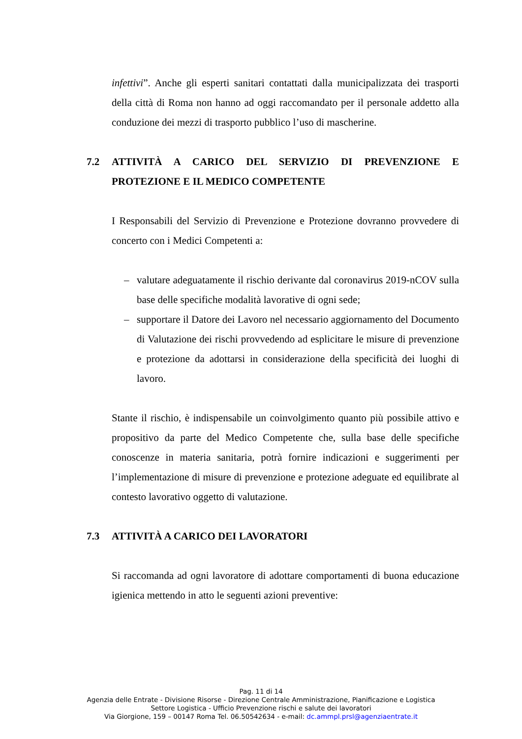infettivi”. Anche gli esperti sanitari contattati dalla municipalizzata dei trasporti della città di Roma non hanno ad oggi raccomandato per il personale addetto alla conduzione dei mezzi di trasporto pubblico l’uso di mascherine.
7.2 ATTIVITÀ A CARICO DEL SERVIZIO DI PREVENZIONE E PROTEZIONE E IL MEDICO COMPETENTE
I Responsabili del Servizio di Prevenzione e Protezione dovranno provvedere di concerto con i Medici Competenti a:
– valutare adeguatamente il rischio derivante dal coronavirus 2019-nCOV sulla base delle specifiche modalità lavorative di ogni sede;
– supportare il Datore dei Lavoro nel necessario aggiornamento del Documento di Valutazione dei rischi provvedendo ad esplicitare le misure di prevenzione e protezione da adottarsi in considerazione della specificità dei luoghi di lavoro.
Stante il rischio, è indispensabile un coinvolgimento quanto più possibile attivo e propositivo da parte del Medico Competente che, sulla base delle specifiche conoscenze in materia sanitaria, potrà fornire indicazioni e suggerimenti per l’implementazione di misure di prevenzione e protezione adeguate ed equilibrate al contesto lavorativo oggetto di valutazione.
7.3 ATTIVITÀ A CARICO DEI LAVORATORI
Si raccomanda ad ogni lavoratore di adottare comportamenti di buona educazione igienica mettendo in atto le seguenti azioni preventive:
Pag. 11 di 14
Agenzia delle Entrate - Divisione Risorse - Direzione Centrale Amministrazione, Pianificazione e Logistica
Settore Logistica - Ufficio Prevenzione rischi e salute dei lavoratori
Via Giorgione, 159 – 00147 Roma Tel. 06.50542634 - e-mail: dc.ammpl.prsl@agenziaentrate.it